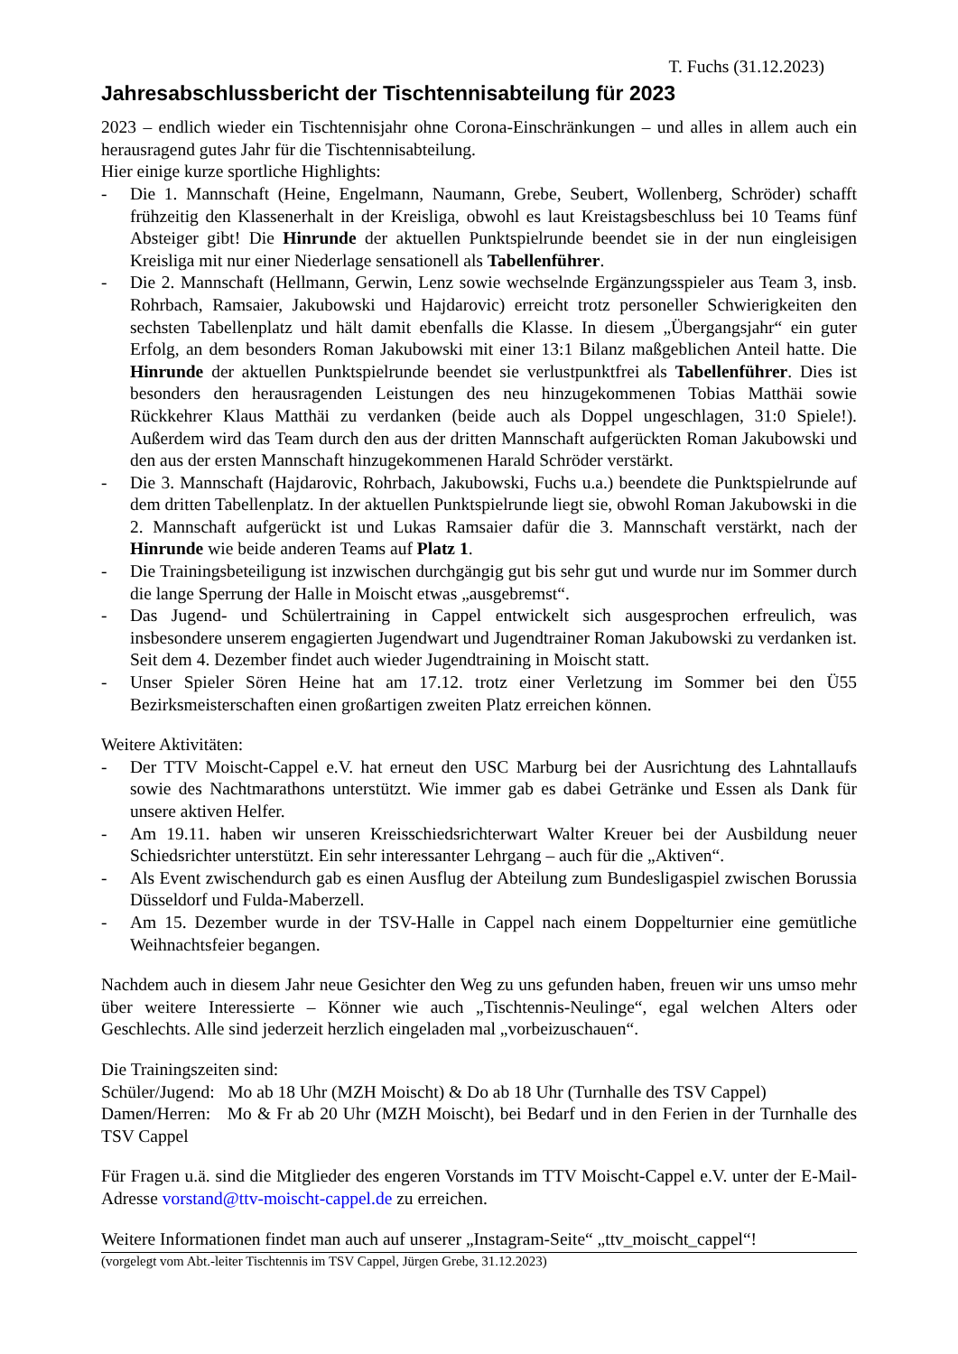T. Fuchs (31.12.2023)
Jahresabschlussbericht der Tischtennisabteilung für 2023
2023 – endlich wieder ein Tischtennisjahr ohne Corona-Einschränkungen – und alles in allem auch ein herausragend gutes Jahr für die Tischtennisabteilung.
Hier einige kurze sportliche Highlights:
- Die 1. Mannschaft (Heine, Engelmann, Naumann, Grebe, Seubert, Wollenberg, Schröder) schafft frühzeitig den Klassenerhalt in der Kreisliga, obwohl es laut Kreistagsbeschluss bei 10 Teams fünf Absteiger gibt! Die Hinrunde der aktuellen Punktspielrunde beendet sie in der nun eingleisigen Kreisliga mit nur einer Niederlage sensationell als Tabellenführer.
- Die 2. Mannschaft (Hellmann, Gerwin, Lenz sowie wechselnde Ergänzungsspieler aus Team 3, insb. Rohrbach, Ramsaier, Jakubowski und Hajdarovic) erreicht trotz personeller Schwierigkeiten den sechsten Tabellenplatz und hält damit ebenfalls die Klasse. In diesem „Übergangsjahr“ ein guter Erfolg, an dem besonders Roman Jakubowski mit einer 13:1 Bilanz maßgeblichen Anteil hatte. Die Hinrunde der aktuellen Punktspielrunde beendet sie verlustpunktfrei als Tabellenführer. Dies ist besonders den herausragenden Leistungen des neu hinzugekommenen Tobias Matthäi sowie Rückkehrer Klaus Matthäi zu verdanken (beide auch als Doppel ungeschlagen, 31:0 Spiele!). Außerdem wird das Team durch den aus der dritten Mannschaft aufgerückten Roman Jakubowski und den aus der ersten Mannschaft hinzugekommenen Harald Schröder verstärkt.
- Die 3. Mannschaft (Hajdarovic, Rohrbach, Jakubowski, Fuchs u.a.) beendete die Punktspielrunde auf dem dritten Tabellenplatz. In der aktuellen Punktspielrunde liegt sie, obwohl Roman Jakubowski in die 2. Mannschaft aufgerückt ist und Lukas Ramsaier dafür die 3. Mannschaft verstärkt, nach der Hinrunde wie beide anderen Teams auf Platz 1.
- Die Trainingsbeteiligung ist inzwischen durchgängig gut bis sehr gut und wurde nur im Sommer durch die lange Sperrung der Halle in Moischt etwas „ausgebremst“.
- Das Jugend- und Schülertraining in Cappel entwickelt sich ausgesprochen erfreulich, was insbesondere unserem engagierten Jugendwart und Jugendtrainer Roman Jakubowski zu verdanken ist. Seit dem 4. Dezember findet auch wieder Jugendtraining in Moischt statt.
- Unser Spieler Sören Heine hat am 17.12. trotz einer Verletzung im Sommer bei den Ü55 Bezirksmeisterschaften einen großartigen zweiten Platz erreichen können.
Weitere Aktivitäten:
- Der TTV Moischt-Cappel e.V. hat erneut den USC Marburg bei der Ausrichtung des Lahntallaufs sowie des Nachtmarathons unterstützt. Wie immer gab es dabei Getränke und Essen als Dank für unsere aktiven Helfer.
- Am 19.11. haben wir unseren Kreisschiedsrichterwart Walter Kreuer bei der Ausbildung neuer Schiedsrichter unterstützt. Ein sehr interessanter Lehrgang – auch für die „Aktiven“.
- Als Event zwischendurch gab es einen Ausflug der Abteilung zum Bundesligaspiel zwischen Borussia Düsseldorf und Fulda-Maberzell.
- Am 15. Dezember wurde in der TSV-Halle in Cappel nach einem Doppelturnier eine gemütliche Weihnachtsfeier begangen.
Nachdem auch in diesem Jahr neue Gesichter den Weg zu uns gefunden haben, freuen wir uns umso mehr über weitere Interessierte – Könner wie auch „Tischtennis-Neulinge“, egal welchen Alters oder Geschlechts. Alle sind jederzeit herzlich eingeladen mal „vorbeizuschauen“.
Die Trainingszeiten sind:
Schüler/Jugend: Mo ab 18 Uhr (MZH Moischt) & Do ab 18 Uhr (Turnhalle des TSV Cappel)
Damen/Herren: Mo & Fr ab 20 Uhr (MZH Moischt), bei Bedarf und in den Ferien in der Turnhalle des TSV Cappel
Für Fragen u.ä. sind die Mitglieder des engeren Vorstands im TTV Moischt-Cappel e.V. unter der E-Mail-Adresse vorstand@ttv-moischt-cappel.de zu erreichen.
Weitere Informationen findet man auch auf unserer „Instagram-Seite“ „ttv_moischt_cappel“!
(vorgelegt vom Abt.-leiter Tischtennis im TSV Cappel, Jürgen Grebe, 31.12.2023)